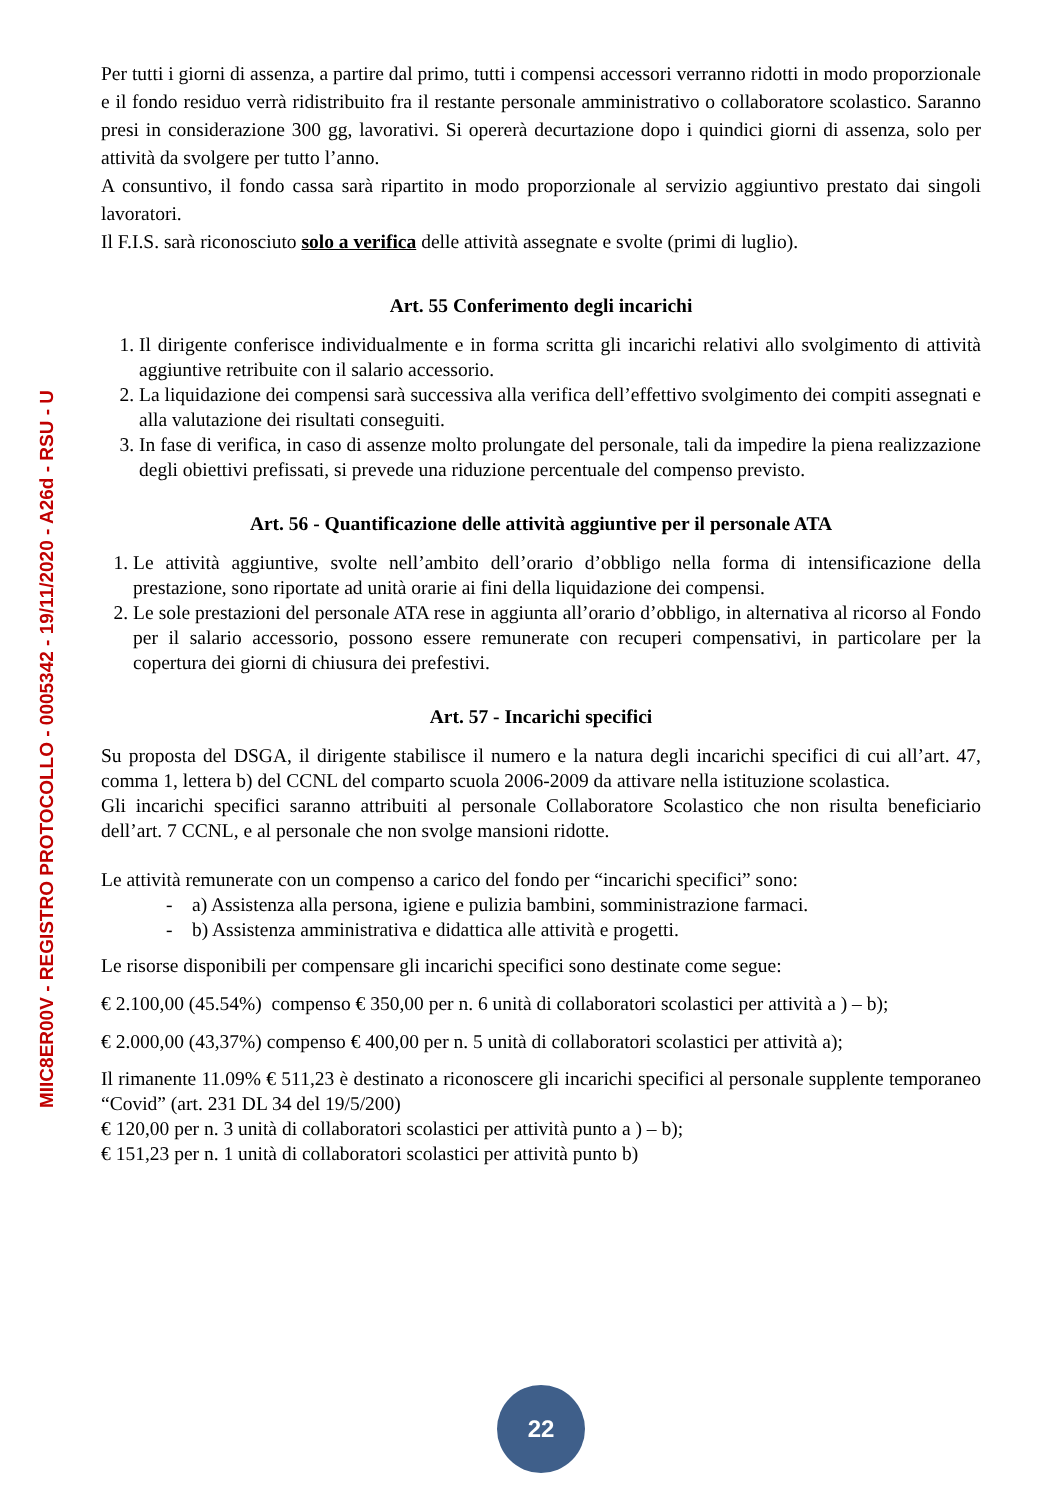MIIC8ER00V - REGISTRO PROTOCOLLO - 0005342 - 19/11/2020 - A26d - RSU - U
Per tutti i giorni di assenza, a partire dal primo, tutti i compensi accessori verranno ridotti in modo proporzionale e il fondo residuo verrà ridistribuito fra il restante personale amministrativo o collaboratore scolastico. Saranno presi in considerazione 300 gg, lavorativi. Si opererà decurtazione dopo i quindici giorni di assenza, solo per attività da svolgere per tutto l’anno.
A consuntivo, il fondo cassa sarà ripartito in modo proporzionale al servizio aggiuntivo prestato dai singoli lavoratori.
Il F.I.S. sarà riconosciuto solo a verifica delle attività assegnate e svolte (primi di luglio).
Art. 55 Conferimento degli incarichi
1. Il dirigente conferisce individualmente e in forma scritta gli incarichi relativi allo svolgimento di attività aggiuntive retribuite con il salario accessorio.
2. La liquidazione dei compensi sarà successiva alla verifica dell’effettivo svolgimento dei compiti assegnati e alla valutazione dei risultati conseguiti.
3. In fase di verifica, in caso di assenze molto prolungate del personale, tali da impedire la piena realizzazione degli obiettivi prefissati, si prevede una riduzione percentuale del compenso previsto.
Art. 56 - Quantificazione delle attività aggiuntive per il personale ATA
1. Le attività aggiuntive, svolte nell’ambito dell’orario d’obbligo nella forma di intensificazione della prestazione, sono riportate ad unità orarie ai fini della liquidazione dei compensi.
2. Le sole prestazioni del personale ATA rese in aggiunta all’orario d’obbligo, in alternativa al ricorso al Fondo per il salario accessorio, possono essere remunerate con recuperi compensativi, in particolare per la copertura dei giorni di chiusura dei prefestivi.
Art. 57 - Incarichi specifici
Su proposta del DSGA, il dirigente stabilisce il numero e la natura degli incarichi specifici di cui all’art. 47, comma 1, lettera b) del CCNL del comparto scuola 2006-2009 da attivare nella istituzione scolastica.
Gli incarichi specifici saranno attribuiti al personale Collaboratore Scolastico che non risulta beneficiario dell’art. 7 CCNL, e al personale che non svolge mansioni ridotte.
Le attività remunerate con un compenso a carico del fondo per “incarichi specifici” sono:
- a) Assistenza alla persona, igiene e pulizia bambini, somministrazione farmaci.
- b) Assistenza amministrativa e didattica alle attività e progetti.
Le risorse disponibili per compensare gli incarichi specifici sono destinate come segue:
€ 2.100,00 (45.54%) compenso € 350,00 per n. 6 unità di collaboratori scolastici per attività a ) – b);
€ 2.000,00 (43,37%) compenso € 400,00 per n. 5 unità di collaboratori scolastici per attività a);
Il rimanente 11.09% € 511,23 è destinato a riconoscere gli incarichi specifici al personale supplente temporaneo “Covid” (art. 231 DL 34 del 19/5/200)
€ 120,00 per n. 3 unità di collaboratori scolastici per attività punto a ) – b);
€ 151,23 per n. 1 unità di collaboratori scolastici per attività punto b)
22